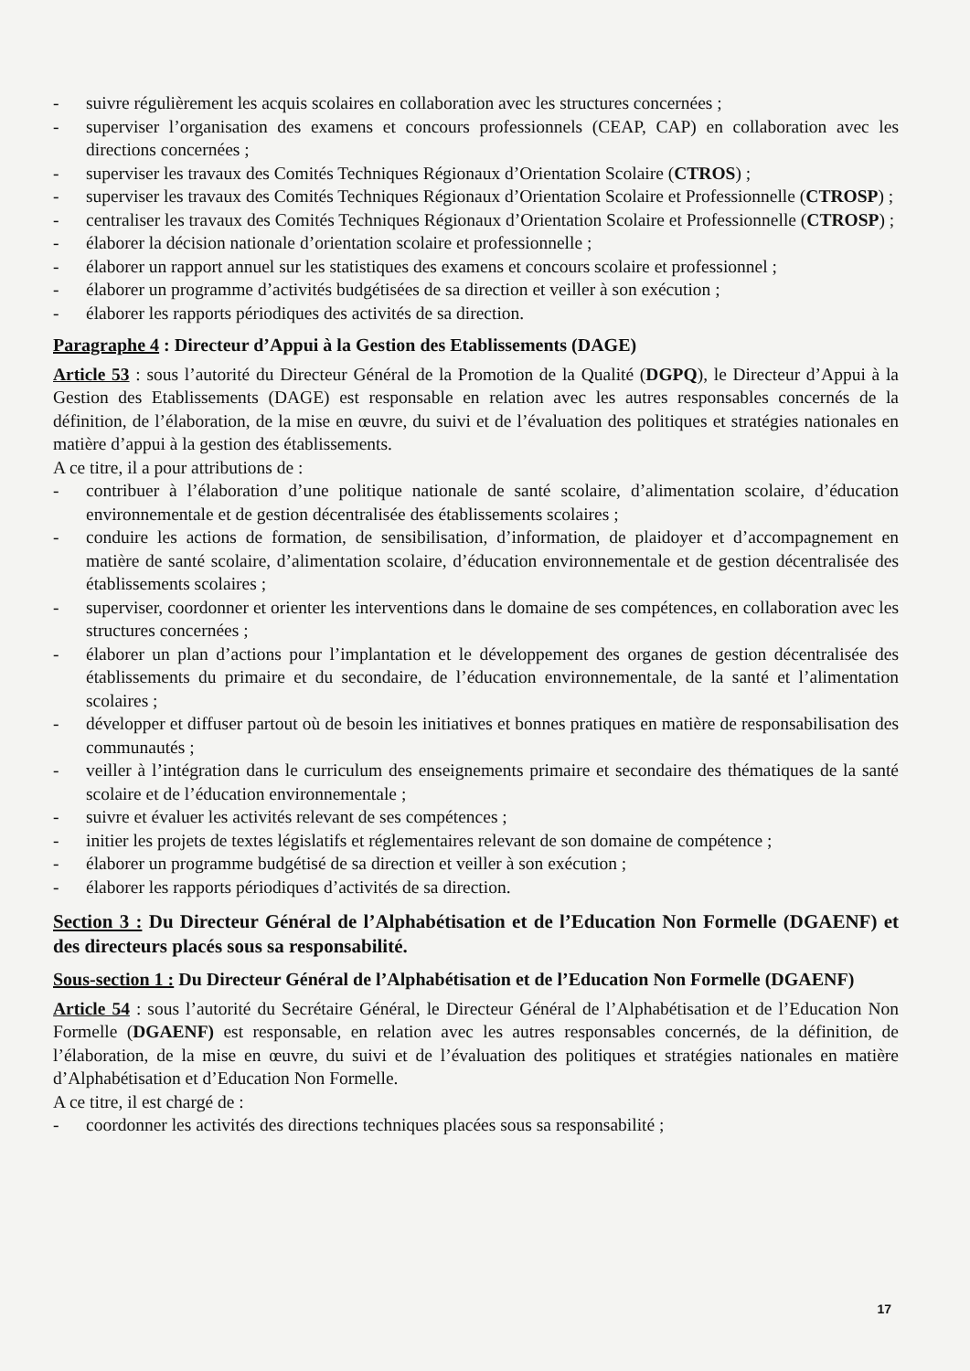- suivre régulièrement les acquis scolaires en collaboration avec les structures concernées ;
- superviser l’organisation des examens et concours professionnels (CEAP, CAP) en collaboration avec les directions concernées ;
- superviser les travaux des Comités Techniques Régionaux d’Orientation Scolaire (CTROS) ;
- superviser les travaux des Comités Techniques Régionaux d’Orientation Scolaire et Professionnelle (CTROSP) ;
- centraliser les travaux des Comités Techniques Régionaux d’Orientation Scolaire et Professionnelle (CTROSP) ;
- élaborer la décision nationale d’orientation scolaire et professionnelle ;
- élaborer un rapport annuel sur les statistiques des examens et concours scolaire et professionnel ;
- élaborer un programme d’activités budgétisées de sa direction et veiller à son exécution ;
- élaborer les rapports périodiques des activités de sa direction.
Paragraphe 4 : Directeur d’Appui à la Gestion des Etablissements (DAGE)
Article 53 : sous l’autorité du Directeur Général de la Promotion de la Qualité (DGPQ), le Directeur d’Appui à la Gestion des Etablissements (DAGE) est responsable en relation avec les autres responsables concernés de la définition, de l’élaboration, de la mise en œuvre, du suivi et de l’évaluation des politiques et stratégies nationales en matière d’appui à la gestion des établissements.
A ce titre, il a pour attributions de :
- contribuer à l’élaboration d’une politique nationale de santé scolaire, d’alimentation scolaire, d’éducation environnementale et de gestion décentralisée des établissements scolaires ;
- conduire les actions de formation, de sensibilisation, d’information, de plaidoyer et d’accompagnement en matière de santé scolaire, d’alimentation scolaire, d’éducation environnementale et de gestion décentralisée des établissements scolaires ;
- superviser, coordonner et orienter les interventions dans le domaine de ses compétences, en collaboration avec les structures concernées ;
- élaborer un plan d’actions pour l’implantation et le développement des organes de gestion décentralisée des établissements du primaire et du secondaire, de l’éducation environnementale, de la santé et l’alimentation scolaires ;
- développer et diffuser partout où de besoin les initiatives et bonnes pratiques en matière de responsabilisation des communautés ;
- veiller à l’intégration dans le curriculum des enseignements primaire et secondaire des thématiques de la santé scolaire et de l’éducation environnementale ;
- suivre et évaluer les activités relevant de ses compétences ;
- initier les projets de textes législatifs et réglementaires relevant de son domaine de compétence ;
- élaborer un programme budgétisé de sa direction et veiller à son exécution ;
- élaborer les rapports périodiques d’activités de sa direction.
Section 3 : Du Directeur Général de l’Alphabétisation et de l’Education Non Formelle (DGAENF) et des directeurs placés sous sa responsabilité.
Sous-section 1 : Du Directeur Général de l’Alphabétisation et de l’Education Non Formelle (DGAENF)
Article 54 : sous l’autorité du Secrétaire Général, le Directeur Général de l’Alphabétisation et de l’Education Non Formelle (DGAENF) est responsable, en relation avec les autres responsables concernés, de la définition, de l’élaboration, de la mise en œuvre, du suivi et de l’évaluation des politiques et stratégies nationales en matière d’Alphabétisation et d’Education Non Formelle.
A ce titre, il est chargé de :
- coordonner les activités des directions techniques placées sous sa responsabilité ;
17